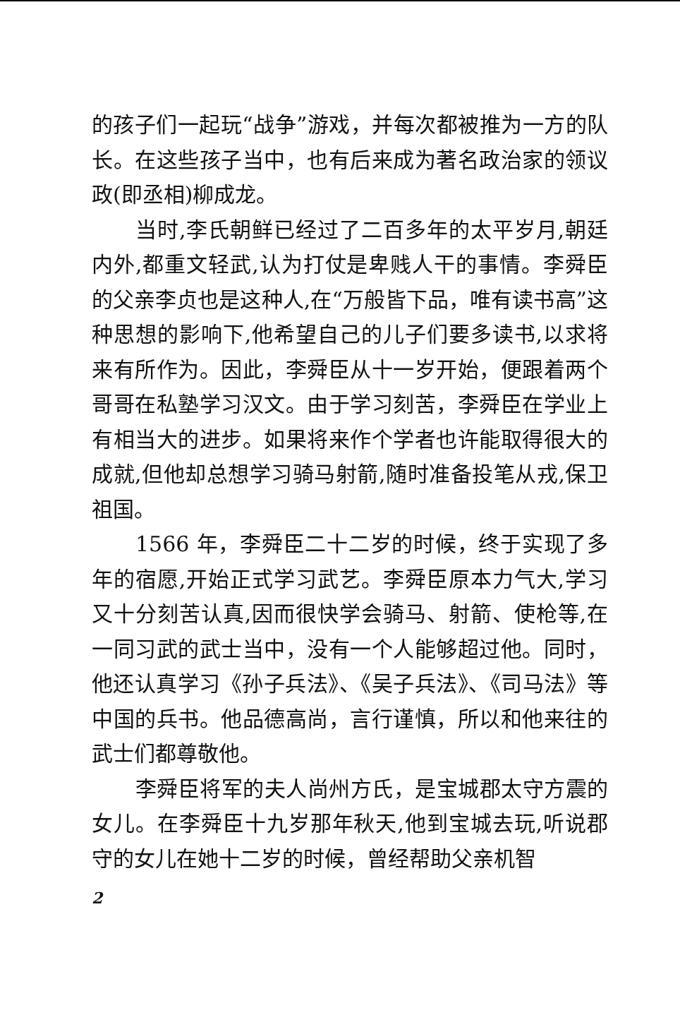的孩子们一起玩“战争”游戏，并每次都被推为一方的队长。在这些孩子当中，也有后来成为著名政治家的领议政(即丞相)柳成龙。
当时,李氏朝鲜已经过了二百多年的太平岁月,朝廷内外,都重文轻武,认为打仗是卑贱人干的事情。李舜臣的父亲李贞也是这种人,在“万般皆下品，唯有读书高”这种思想的影响下,他希望自己的儿子们要多读书,以求将来有所作为。因此，李舜臣从十一岁开始，便跟着两个哥哥在私塾学习汉文。由于学习刻苦，李舜臣在学业上有相当大的进步。如果将来作个学者也许能取得很大的成就,但他却总想学习骑马射箭,随时准备投笔从戎,保卫祖国。
1566 年，李舜臣二十二岁的时候，终于实现了多年的宿愿,开始正式学习武艺。李舜臣原本力气大,学习又十分刻苦认真,因而很快学会骑马、射箭、使枪等,在一同习武的武士当中，没有一个人能够超过他。同时，他还认真学习《孙子兵法》、《吴子兵法》、《司马法》等中国的兵书。他品德高尚，言行谨慎，所以和他来往的武士们都尊敬他。
李舜臣将军的夫人尚州方氏，是宝城郡太守方震的女儿。在李舜臣十九岁那年秋天,他到宝城去玩,听说郡守的女儿在她十二岁的时候，曾经帮助父亲机智
2